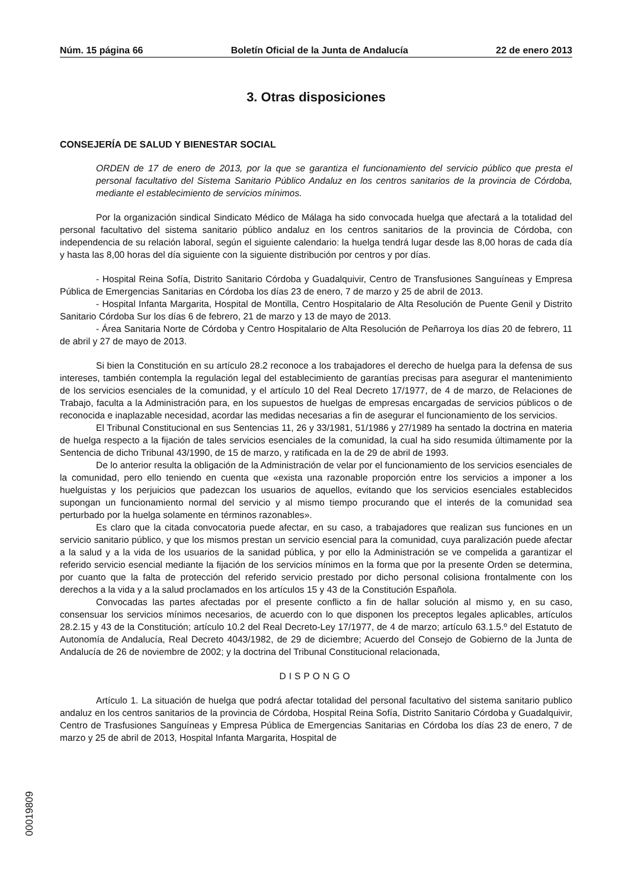Núm. 15 página 66 Boletín Oficial de la Junta de Andalucía 22 de enero 2013
3. Otras disposiciones
CONSEJERÍA DE SALUD Y BIENESTAR SOCIAL
ORDEN de 17 de enero de 2013, por la que se garantiza el funcionamiento del servicio público que presta el personal facultativo del Sistema Sanitario Público Andaluz en los centros sanitarios de la provincia de Córdoba, mediante el establecimiento de servicios mínimos.
Por la organización sindical Sindicato Médico de Málaga ha sido convocada huelga que afectará a la totalidad del personal facultativo del sistema sanitario público andaluz en los centros sanitarios de la provincia de Córdoba, con independencia de su relación laboral, según el siguiente calendario: la huelga tendrá lugar desde las 8,00 horas de cada día y hasta las 8,00 horas del día siguiente con la siguiente distribución por centros y por días.
- Hospital Reina Sofía, Distrito Sanitario Córdoba y Guadalquivir, Centro de Transfusiones Sanguíneas y Empresa Pública de Emergencias Sanitarias en Córdoba los días 23 de enero, 7 de marzo y 25 de abril de 2013.
- Hospital Infanta Margarita, Hospital de Montilla, Centro Hospitalario de Alta Resolución de Puente Genil y Distrito Sanitario Córdoba Sur los días 6 de febrero, 21 de marzo y 13 de mayo de 2013.
- Área Sanitaria Norte de Córdoba y Centro Hospitalario de Alta Resolución de Peñarroya los días 20 de febrero, 11 de abril y 27 de mayo de 2013.
Si bien la Constitución en su artículo 28.2 reconoce a los trabajadores el derecho de huelga para la defensa de sus intereses, también contempla la regulación legal del establecimiento de garantías precisas para asegurar el mantenimiento de los servicios esenciales de la comunidad, y el artículo 10 del Real Decreto 17/1977, de 4 de marzo, de Relaciones de Trabajo, faculta a la Administración para, en los supuestos de huelgas de empresas encargadas de servicios públicos o de reconocida e inaplazable necesidad, acordar las medidas necesarias a fin de asegurar el funcionamiento de los servicios.
El Tribunal Constitucional en sus Sentencias 11, 26 y 33/1981, 51/1986 y 27/1989 ha sentado la doctrina en materia de huelga respecto a la fijación de tales servicios esenciales de la comunidad, la cual ha sido resumida últimamente por la Sentencia de dicho Tribunal 43/1990, de 15 de marzo, y ratificada en la de 29 de abril de 1993.
De lo anterior resulta la obligación de la Administración de velar por el funcionamiento de los servicios esenciales de la comunidad, pero ello teniendo en cuenta que «exista una razonable proporción entre los servicios a imponer a los huelguistas y los perjuicios que padezcan los usuarios de aquellos, evitando que los servicios esenciales establecidos supongan un funcionamiento normal del servicio y al mismo tiempo procurando que el interés de la comunidad sea perturbado por la huelga solamente en términos razonables».
Es claro que la citada convocatoria puede afectar, en su caso, a trabajadores que realizan sus funciones en un servicio sanitario público, y que los mismos prestan un servicio esencial para la comunidad, cuya paralización puede afectar a la salud y a la vida de los usuarios de la sanidad pública, y por ello la Administración se ve compelida a garantizar el referido servicio esencial mediante la fijación de los servicios mínimos en la forma que por la presente Orden se determina, por cuanto que la falta de protección del referido servicio prestado por dicho personal colisiona frontalmente con los derechos a la vida y a la salud proclamados en los artículos 15 y 43 de la Constitución Española.
Convocadas las partes afectadas por el presente conflicto a fin de hallar solución al mismo y, en su caso, consensuar los servicios mínimos necesarios, de acuerdo con lo que disponen los preceptos legales aplicables, artículos 28.2.15 y 43 de la Constitución; artículo 10.2 del Real Decreto-Ley 17/1977, de 4 de marzo; artículo 63.1.5.º del Estatuto de Autonomía de Andalucía, Real Decreto 4043/1982, de 29 de diciembre; Acuerdo del Consejo de Gobierno de la Junta de Andalucía de 26 de noviembre de 2002; y la doctrina del Tribunal Constitucional relacionada,
DISPONGO
Artículo 1. La situación de huelga que podrá afectar totalidad del personal facultativo del sistema sanitario publico andaluz en los centros sanitarios de la provincia de Córdoba, Hospital Reina Sofía, Distrito Sanitario Córdoba y Guadalquivir, Centro de Trasfusiones Sanguíneas y Empresa Pública de Emergencias Sanitarias en Córdoba los días 23 de enero, 7 de marzo y 25 de abril de 2013, Hospital Infanta Margarita, Hospital de
00019809